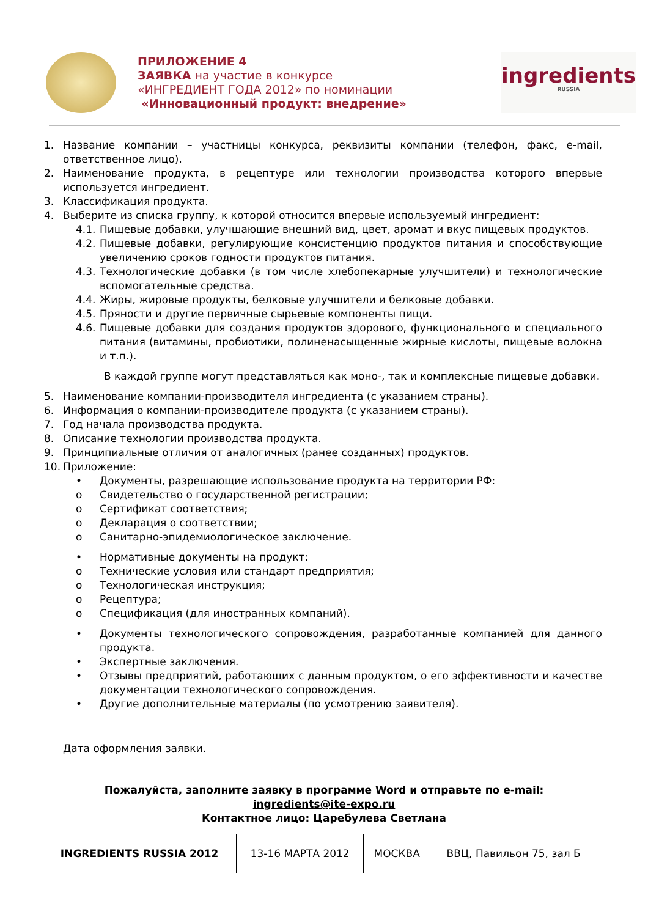ПРИЛОЖЕНИЕ 4
ЗАЯВКА на участие в конкурсе
«ИНГРЕДИЕНТ ГОДА 2012» по номинации
«Инновационный продукт: внедрение»
ingredients
RUSSIA
1. Название компании – участницы конкурса, реквизиты компании (телефон, факс, e-mail, ответственное лицо).
2. Наименование продукта, в рецептуре или технологии производства которого впервые используется ингредиент.
3. Классификация продукта.
4. Выберите из списка группу, к которой относится впервые используемый ингредиент:
4.1. Пищевые добавки, улучшающие внешний вид, цвет, аромат и вкус пищевых продуктов.
4.2. Пищевые добавки, регулирующие консистенцию продуктов питания и способствующие увеличению сроков годности продуктов питания.
4.3. Технологические добавки (в том числе хлебопекарные улучшители) и технологические вспомогательные средства.
4.4. Жиры, жировые продукты, белковые улучшители и белковые добавки.
4.5. Пряности и другие первичные сырьевые компоненты пищи.
4.6. Пищевые добавки для создания продуктов здорового, функционального и специального питания (витамины, пробиотики, полиненасыщенные жирные кислоты, пищевые волокна и т.п.).
В каждой группе могут представляться как моно-, так и комплексные пищевые добавки.
5. Наименование компании-производителя ингредиента (с указанием страны).
6. Информация о компании-производителе продукта (с указанием страны).
7. Год начала производства продукта.
8. Описание технологии производства продукта.
9. Принципиальные отличия от аналогичных (ранее созданных) продуктов.
10. Приложение:
• Документы, разрешающие использование продукта на территории РФ:
o Свидетельство о государственной регистрации;
o Сертификат соответствия;
o Декларация о соответствии;
o Санитарно-эпидемиологическое заключение.
• Нормативные документы на продукт:
o Технические условия или стандарт предприятия;
o Технологическая инструкция;
o Рецептура;
o Спецификация (для иностранных компаний).
• Документы технологического сопровождения, разработанные компанией для данного продукта.
• Экспертные заключения.
• Отзывы предприятий, работающих с данным продуктом, о его эффективности и качестве документации технологического сопровождения.
• Другие дополнительные материалы (по усмотрению заявителя).
Дата оформления заявки.
Пожалуйста, заполните заявку в программе Word и отправьте по e-mail:
ingredients@ite-expo.ru
Контактное лицо: Царебулева Светлана
| INGREDIENTS RUSSIA 2012 | 13-16 МАРТА 2012 | МОСКВА | ВВЦ, Павильон 75, зал Б |